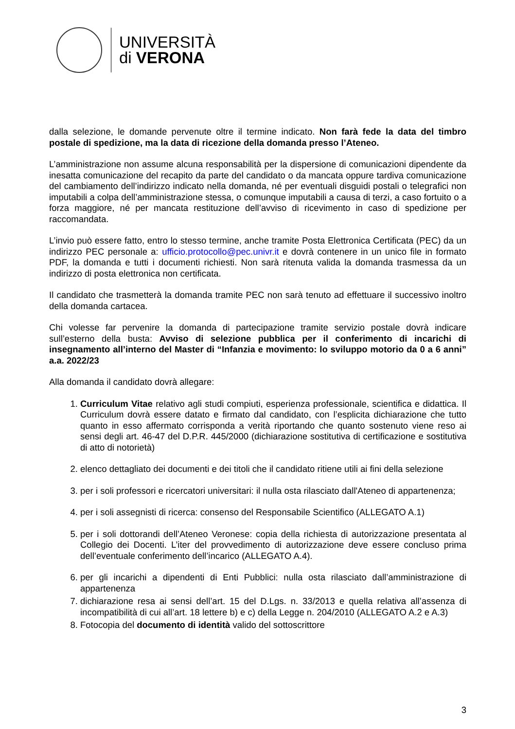UNIVERSITÀ
di VERONA
dalla selezione, le domande pervenute oltre il termine indicato. Non farà fede la data del timbro postale di spedizione, ma la data di ricezione della domanda presso l’Ateneo.
L’amministrazione non assume alcuna responsabilità per la dispersione di comunicazioni dipendente da inesatta comunicazione del recapito da parte del candidato o da mancata oppure tardiva comunicazione del cambiamento dell’indirizzo indicato nella domanda, né per eventuali disguidi postali o telegrafici non imputabili a colpa dell’amministrazione stessa, o comunque imputabili a causa di terzi, a caso fortuito o a forza maggiore, né per mancata restituzione dell’avviso di ricevimento in caso di spedizione per raccomandata.
L’invio può essere fatto, entro lo stesso termine, anche tramite Posta Elettronica Certificata (PEC) da un indirizzo PEC personale a: ufficio.protocollo@pec.univr.it e dovrà contenere in un unico file in formato PDF, la domanda e tutti i documenti richiesti. Non sarà ritenuta valida la domanda trasmessa da un indirizzo di posta elettronica non certificata.
Il candidato che trasmetterà la domanda tramite PEC non sarà tenuto ad effettuare il successivo inoltro della domanda cartacea.
Chi volesse far pervenire la domanda di partecipazione tramite servizio postale dovrà indicare sull’esterno della busta: Avviso di selezione pubblica per il conferimento di incarichi di insegnamento all’interno del Master di “Infanzia e movimento: lo sviluppo motorio da 0 a 6 anni” a.a. 2022/23
Alla domanda il candidato dovrà allegare:
1. Curriculum Vitae relativo agli studi compiuti, esperienza professionale, scientifica e didattica. Il Curriculum dovrà essere datato e firmato dal candidato, con l’esplicita dichiarazione che tutto quanto in esso affermato corrisponda a verità riportando che quanto sostenuto viene reso ai sensi degli art. 46-47 del D.P.R. 445/2000 (dichiarazione sostitutiva di certificazione e sostitutiva di atto di notorietà)
2. elenco dettagliato dei documenti e dei titoli che il candidato ritiene utili ai fini della selezione
3. per i soli professori e ricercatori universitari: il nulla osta rilasciato dall'Ateneo di appartenenza;
4. per i soli assegnisti di ricerca: consenso del Responsabile Scientifico (ALLEGATO A.1)
5. per i soli dottorandi dell’Ateneo Veronese: copia della richiesta di autorizzazione presentata al Collegio dei Docenti. L’iter del provvedimento di autorizzazione deve essere concluso prima dell’eventuale conferimento dell’incarico (ALLEGATO A.4).
6. per gli incarichi a dipendenti di Enti Pubblici: nulla osta rilasciato dall’amministrazione di appartenenza
7. dichiarazione resa ai sensi dell’art. 15 del D.Lgs. n. 33/2013 e quella relativa all’assenza di incompatibilità di cui all’art. 18 lettere b) e c) della Legge n. 204/2010 (ALLEGATO A.2 e A.3)
8. Fotocopia del documento di identità valido del sottoscrittore
3